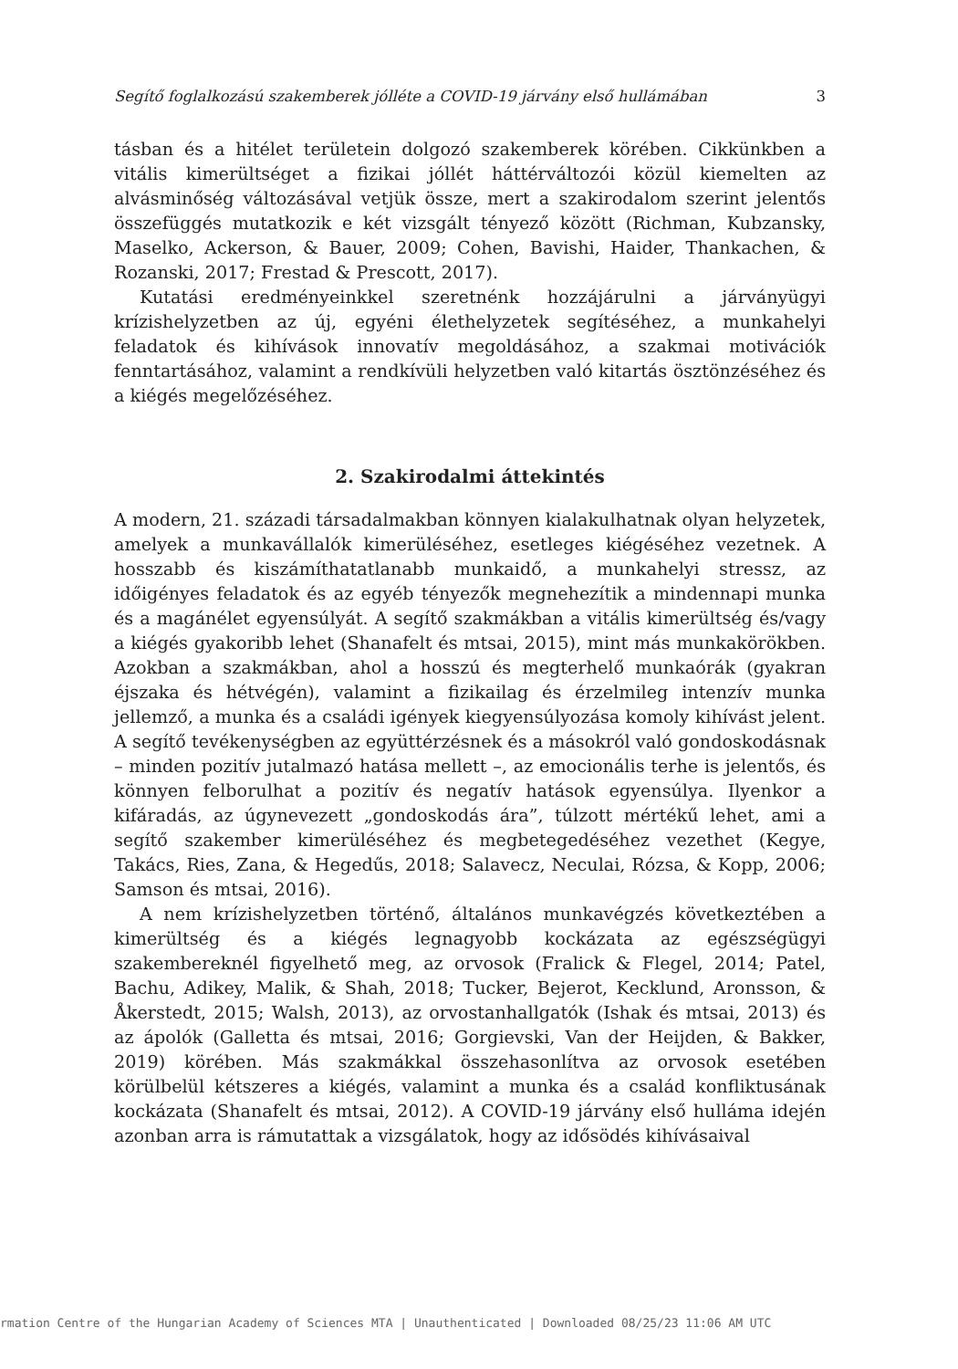Segítő foglalkozású szakemberek jólléte a COVID-19 járvány első hullámában 3
tásban és a hitélet területein dolgozó szakemberek körében. Cikkünkben a vitális kimerültséget a fizikai jóllét háttérváltozói közül kiemelten az alvásminőség változásával vetjük össze, mert a szakirodalom szerint jelentős összefüggés mutatkozik e két vizsgált tényező között (Richman, Kubzansky, Maselko, Ackerson, & Bauer, 2009; Cohen, Bavishi, Haider, Thankachen, & Rozanski, 2017; Frestad & Prescott, 2017).
Kutatási eredményeinkkel szeretnénk hozzájárulni a járványügyi krízishelyzetben az új, egyéni élethelyzetek segítéséhez, a munkahelyi feladatok és kihívások innovatív megoldásához, a szakmai motivációk fenntartásához, valamint a rendkívüli helyzetben való kitartás ösztönzéséhez és a kiégés megelőzéséhez.
2. Szakirodalmi áttekintés
A modern, 21. századi társadalmakban könnyen kialakulhatnak olyan helyzetek, amelyek a munkavállalók kimerüléséhez, esetleges kiégéséhez vezetnek. A hosszabb és kiszámíthatatlanabb munkaidő, a munkahelyi stressz, az időigényes feladatok és az egyéb tényezők megnehezítik a mindennapi munka és a magánélet egyensúlyát. A segítő szakmákban a vitális kimerültség és/vagy a kiégés gyakoribb lehet (Shanafelt és mtsai, 2015), mint más munkakörökben. Azokban a szakmákban, ahol a hosszú és megterhelő munkaórák (gyakran éjszaka és hétvégén), valamint a fizikailag és érzelmileg intenzív munka jellemző, a munka és a családi igények kiegyensúlyozása komoly kihívást jelent. A segítő tevékenységben az együttérzésnek és a másokról való gondoskodásnak – minden pozitív jutalmazó hatása mellett –, az emocionális terhe is jelentős, és könnyen felborulhat a pozitív és negatív hatások egyensúlya. Ilyenkor a kifáradás, az úgynevezett „gondoskodás ára”, túlzott mértékű lehet, ami a segítő szakember kimerüléséhez és megbetegedéséhez vezethet (Kegye, Takács, Ries, Zana, & Hegedűs, 2018; Salavecz, Neculai, Rózsa, & Kopp, 2006; Samson és mtsai, 2016).
A nem krízishelyzetben történő, általános munkavégzés következtében a kimerültség és a kiégés legnagyobb kockázata az egészségügyi szakembereknél figyelhető meg, az orvosok (Fralick & Flegel, 2014; Patel, Bachu, Adikey, Malik, & Shah, 2018; Tucker, Bejerot, Kecklund, Aronsson, & Åkerstedt, 2015; Walsh, 2013), az orvostanhallgatók (Ishak és mtsai, 2013) és az ápolók (Galletta és mtsai, 2016; Gorgievski, Van der Heijden, & Bakker, 2019) körében. Más szakmákkal összehasonlítva az orvosok esetében körülbelül kétszeres a kiégés, valamint a munka és a család konfliktusának kockázata (Shanafelt és mtsai, 2012). A COVID-19 járvány első hulláma idején azonban arra is rámutattak a vizsgálatok, hogy az idősödés kihívásaival
rmation Centre of the Hungarian Academy of Sciences MTA | Unauthenticated | Downloaded 08/25/23 11:06 AM UTC